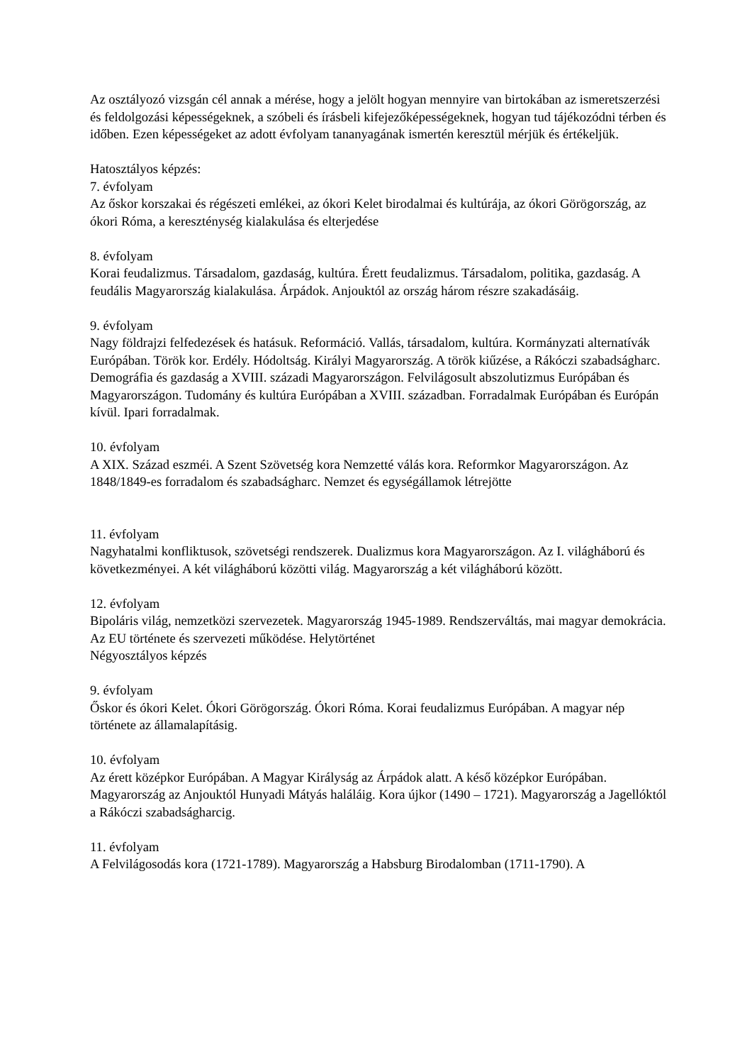Az osztályozó vizsgán cél annak a mérése, hogy a jelölt hogyan mennyire van birtokában az ismeretszerzési és feldolgozási képességeknek, a szóbeli és írásbeli kifejezőképességeknek, hogyan tud tájékozódni térben és időben. Ezen képességeket az adott évfolyam tananyagának ismertén keresztül mérjük és értékeljük.
Hatosztályos képzés:
7. évfolyam
Az őskor korszakai és régészeti emlékei, az ókori Kelet birodalmai és kultúrája, az ókori Görögország, az ókori Róma, a kereszténység kialakulása és elterjedése
8. évfolyam
Korai feudalizmus. Társadalom, gazdaság, kultúra. Érett feudalizmus. Társadalom, politika, gazdaság. A feudális Magyarország kialakulása. Árpádok. Anjouktól az ország három részre szakadásáig.
9. évfolyam
Nagy földrajzi felfedezések és hatásuk. Reformáció. Vallás, társadalom, kultúra. Kormányzati alternatívák Európában. Török kor. Erdély. Hódoltság. Királyi Magyarország. A török kiűzése, a Rákóczi szabadságharc. Demográfia és gazdaság a XVIII. századi Magyarországon. Felvilágosult abszolutizmus Európában és Magyarországon. Tudomány és kultúra Európában a XVIII. században. Forradalmak Európában és Európán kívül. Ipari forradalmak.
10. évfolyam
A XIX. Század eszméi. A Szent Szövetség kora Nemzetté válás kora. Reformkor Magyarországon. Az 1848/1849-es forradalom és szabadságharc. Nemzet és egységállamok létrejötte
11. évfolyam
Nagyhatalmi konfliktusok, szövetségi rendszerek. Dualizmus kora Magyarországon. Az I. világháború és következményei. A két világháború közötti világ. Magyarország a két világháború között.
12. évfolyam
Bipoláris világ, nemzetközi szervezetek. Magyarország 1945-1989. Rendszerváltás, mai magyar demokrácia. Az EU története és szervezeti működése. Helytörténet
Négyosztályos képzés
9. évfolyam
Őskor és ókori Kelet. Ókori Görögország. Ókori Róma. Korai feudalizmus Európában. A magyar nép története az államalapításig.
10. évfolyam
Az érett középkor Európában. A Magyar Királyság az Árpádok alatt. A késő középkor Európában. Magyarország az Anjouktól Hunyadi Mátyás haláláig. Kora újkor (1490 – 1721). Magyarország a Jagellóktól a Rákóczi szabadságharcig.
11. évfolyam
A Felvilágosodás kora (1721-1789). Magyarország a Habsburg Birodalomban (1711-1790). A